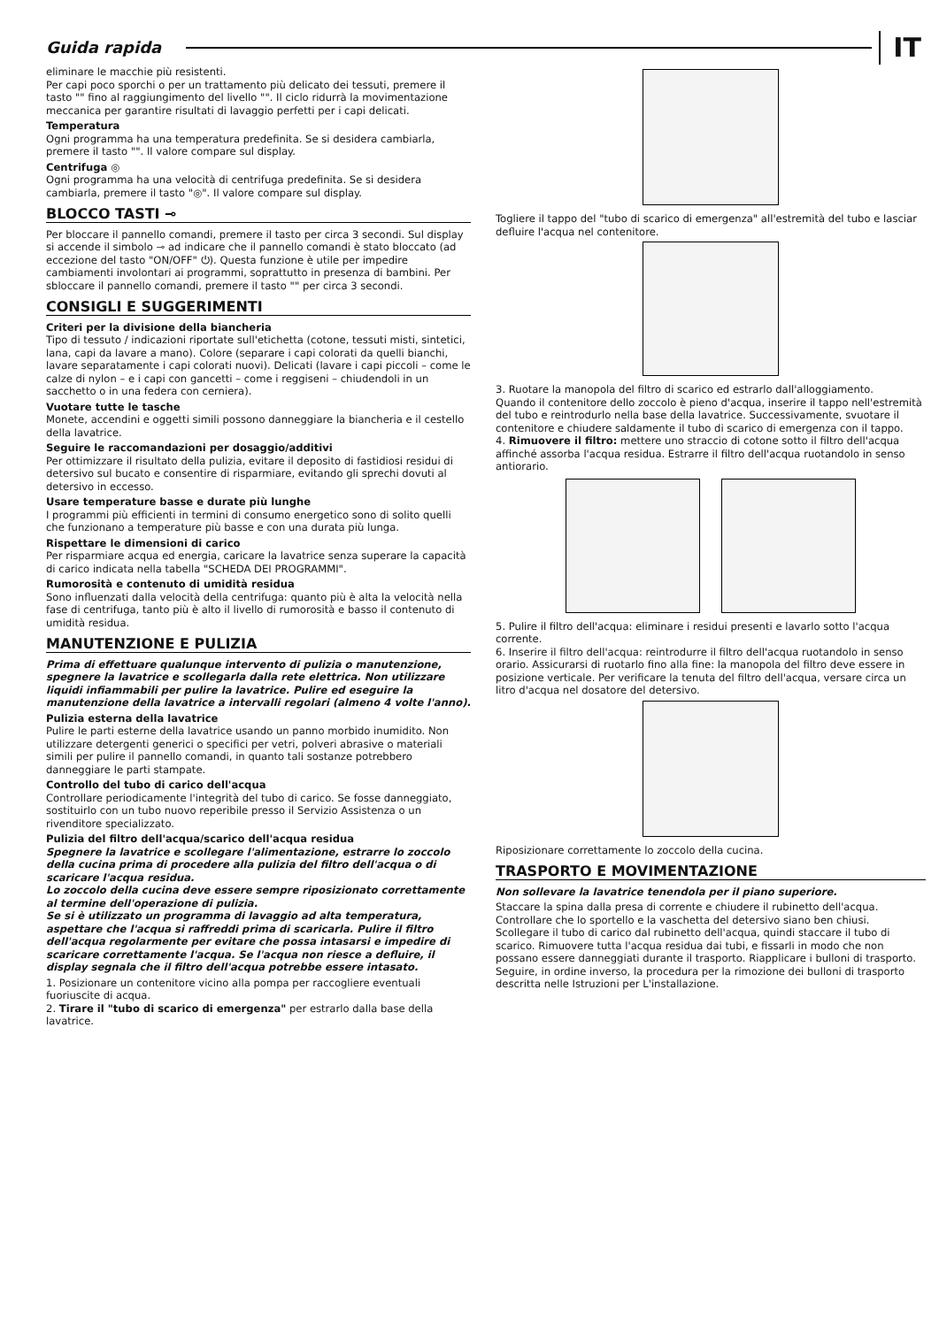Guida rapida IT
eliminare le macchie più resistenti.
Per capi poco sporchi o per un trattamento più delicato dei tessuti, premere il tasto "" fino al raggiungimento del livello "". Il ciclo ridurrà la movimentazione meccanica per garantire risultati di lavaggio perfetti per i capi delicati.
Temperatura
Ogni programma ha una temperatura predefinita. Se si desidera cambiarla, premere il tasto "". Il valore compare sul display.
Centrifuga ◎
Ogni programma ha una velocità di centrifuga predefinita. Se si desidera cambiarla, premere il tasto "◎". Il valore compare sul display.
BLOCCO TASTI ⊸
Per bloccare il pannello comandi, premere il tasto per circa 3 secondi. Sul display si accende il simbolo ⊸ ad indicare che il pannello comandi è stato bloccato (ad eccezione del tasto "ON/OFF" ⏻). Questa funzione è utile per impedire cambiamenti involontari ai programmi, soprattutto in presenza di bambini. Per sbloccare il pannello comandi, premere il tasto "" per circa 3 secondi.
CONSIGLI E SUGGERIMENTI
Criteri per la divisione della biancheria
Tipo di tessuto / indicazioni riportate sull'etichetta (cotone, tessuti misti, sintetici, lana, capi da lavare a mano). Colore (separare i capi colorati da quelli bianchi, lavare separatamente i capi colorati nuovi). Delicati (lavare i capi piccoli – come le calze di nylon – e i capi con gancetti – come i reggiseni – chiudendoli in un sacchetto o in una federa con cerniera).
Vuotare tutte le tasche
Monete, accendini e oggetti simili possono danneggiare la biancheria e il cestello della lavatrice.
Seguire le raccomandazioni per dosaggio/additivi
Per ottimizzare il risultato della pulizia, evitare il deposito di fastidiosi residui di detersivo sul bucato e consentire di risparmiare, evitando gli sprechi dovuti al detersivo in eccesso.
Usare temperature basse e durate più lunghe
I programmi più efficienti in termini di consumo energetico sono di solito quelli che funzionano a temperature più basse e con una durata più lunga.
Rispettare le dimensioni di carico
Per risparmiare acqua ed energia, caricare la lavatrice senza superare la capacità di carico indicata nella tabella "SCHEDA DEI PROGRAMMI".
Rumorosità e contenuto di umidità residua
Sono influenzati dalla velocità della centrifuga: quanto più è alta la velocità nella fase di centrifuga, tanto più è alto il livello di rumorosità e basso il contenuto di umidità residua.
MANUTENZIONE E PULIZIA
Prima di effettuare qualunque intervento di pulizia o manutenzione, spegnere la lavatrice e scollegarla dalla rete elettrica. Non utilizzare liquidi infiammabili per pulire la lavatrice. Pulire ed eseguire la manutenzione della lavatrice a intervalli regolari (almeno 4 volte l'anno).
Pulizia esterna della lavatrice
Pulire le parti esterne della lavatrice usando un panno morbido inumidito. Non utilizzare detergenti generici o specifici per vetri, polveri abrasive o materiali simili per pulire il pannello comandi, in quanto tali sostanze potrebbero danneggiare le parti stampate.
Controllo del tubo di carico dell'acqua
Controllare periodicamente l'integrità del tubo di carico. Se fosse danneggiato, sostituirlo con un tubo nuovo reperibile presso il Servizio Assistenza o un rivenditore specializzato.
Pulizia del filtro dell'acqua/scarico dell'acqua residua
Spegnere la lavatrice e scollegare l'alimentazione, estrarre lo zoccolo della cucina prima di procedere alla pulizia del filtro dell'acqua o di scaricare l'acqua residua.
Lo zoccolo della cucina deve essere sempre riposizionato correttamente al termine dell'operazione di pulizia.
Se si è utilizzato un programma di lavaggio ad alta temperatura, aspettare che l'acqua si raffreddi prima di scaricarla. Pulire il filtro dell'acqua regolarmente per evitare che possa intasarsi e impedire di scaricare correttamente l'acqua. Se l'acqua non riesce a defluire, il display segnala che il filtro dell'acqua potrebbe essere intasato.
1. Posizionare un contenitore vicino alla pompa per raccogliere eventuali fuoriuscite di acqua.
2. Tirare il "tubo di scarico di emergenza" per estrarlo dalla base della lavatrice.
Togliere il tappo del "tubo di scarico di emergenza" all'estremità del tubo e lasciar defluire l'acqua nel contenitore.
3. Ruotare la manopola del filtro di scarico ed estrarlo dall'alloggiamento.
Quando il contenitore dello zoccolo è pieno d'acqua, inserire il tappo nell'estremità del tubo e reintrodurlo nella base della lavatrice. Successivamente, svuotare il contenitore e chiudere saldamente il tubo di scarico di emergenza con il tappo.
4. Rimuovere il filtro: mettere uno straccio di cotone sotto il filtro dell'acqua affinché assorba l'acqua residua. Estrarre il filtro dell'acqua ruotandolo in senso antiorario.
5. Pulire il filtro dell'acqua: eliminare i residui presenti e lavarlo sotto l'acqua corrente.
6. Inserire il filtro dell'acqua: reintrodurre il filtro dell'acqua ruotandolo in senso orario. Assicurarsi di ruotarlo fino alla fine: la manopola del filtro deve essere in posizione verticale. Per verificare la tenuta del filtro dell'acqua, versare circa un litro d'acqua nel dosatore del detersivo.
Riposizionare correttamente lo zoccolo della cucina.
TRASPORTO E MOVIMENTAZIONE
Non sollevare la lavatrice tenendola per il piano superiore.
Staccare la spina dalla presa di corrente e chiudere il rubinetto dell'acqua. Controllare che lo sportello e la vaschetta del detersivo siano ben chiusi. Scollegare il tubo di carico dal rubinetto dell'acqua, quindi staccare il tubo di scarico. Rimuovere tutta l'acqua residua dai tubi, e fissarli in modo che non possano essere danneggiati durante il trasporto. Riapplicare i bulloni di trasporto. Seguire, in ordine inverso, la procedura per la rimozione dei bulloni di trasporto descritta nelle Istruzioni per L'installazione.